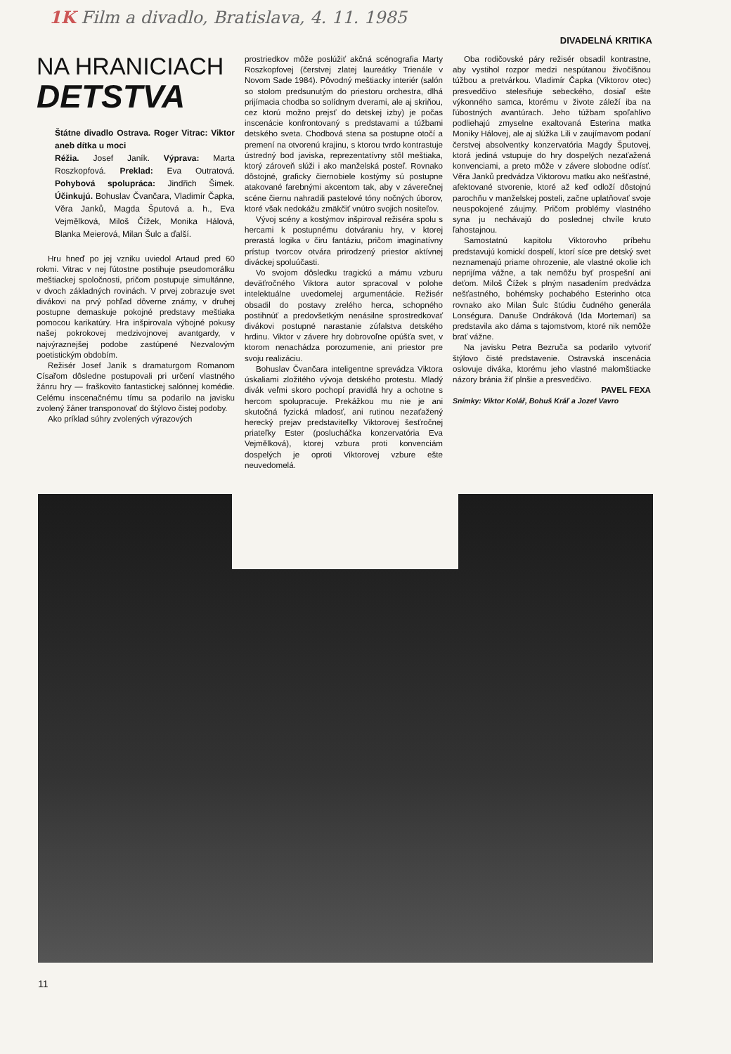1K Film a divadlo, Bratislava, 4. 11. 1985
DIVADELNÁ KRITIKA
NA HRANICIACH
DETSTVA
Štátne divadlo Ostrava. Roger Vitrac: Viktor aneb dítka u moci
Réžia. Josef Janík. Výprava: Marta Roszkopfová. Preklad: Eva Outratová. Pohybová spolupráca: Jindřich Šimek. Účinkujú. Bohuslav Čvančara, Vladimír Čapka, Věra Janků, Magda Šputová a. h., Eva Vejmělková, Miloš Čížek, Monika Hálová, Blanka Meierová, Milan Šulc a ďalší.
Hru hneď po jej vzniku uviedol Artaud pred 60 rokmi. Vitrac v nej ľútostne postihuje pseudomorálku meštiackej spoločnosti, pričom postupuje simultánne, v dvoch základných rovinách. V prvej zobrazuje svet divákovi na prvý pohľad dôverne známy, v druhej postupne demaskuje pokojné predstavy meštiaka pomocou karikatúry. Hra inšpirovala výbojné pokusy našej pokrokovej medzivojnovej avantgardy, v najvýraznejšej podobe zastúpené Nezvalovým poetistickým obdobím.
Režisér Josef Janík s dramaturgom Romanom Císařom dôsledne postupovali pri určení vlastného žánru hry — fraškovito fantastickej salónnej komédie. Celému inscenačnému tímu sa podarilo na javisku zvolený žáner transponovať do štýlovo čistej podoby.
Ako príklad súhry zvolených výrazových
prostriedkov môže poslúžiť akčná scénografia Marty Roszkopfovej (čerstvej zlatej laureátky Trienále v Novom Sade 1984). Pôvodný meštiacky interiér (salón so stolom predsunutým do priestoru orchestra, dlhá prijímacia chodba so solídnym dverami, ale aj skriňou, cez ktorú možno prejsť do detskej izby) je počas inscenácie konfrontovaný s predstavami a túžbami detského sveta. Chodbová stena sa postupne otočí a premení na otvorenú krajinu, s ktorou tvrdo kontrastuje ústredný bod javiska, reprezentatívny stôl meštiaka, ktorý zároveň slúži i ako manželská posteľ. Rovnako dôstojné, graficky čiernobiele kostýmy sú postupne atakované farebnými akcentom tak, aby v záverečnej scéne čiernu nahradili pastelové tóny nočných úborov, ktoré však nedokážu zmäkčiť vnútro svojich nositeľov.
Vývoj scény a kostýmov inšpiroval režiséra spolu s hercami k postupnému dotváraniu hry, v ktorej prerastá logika v čiru fantáziu, pričom imaginatívny prístup tvorcov otvára prirodzený priestor aktívnej diváckej spoluúčasti.
Vo svojom dôsledku tragickú a mámu vzburu deväťročného Viktora autor spracoval v polohe intelektuálne uvedomelej argumentácie. Režisér obsadil do postavy zrelého herca, schopného postihnúť a predovšetkým nenásilne sprostredkovať divákovi postupné narastanie zúfalstva detského hrdinu. Viktor v závere hry dobrovoľne opúšťa svet, v ktorom nenachádza porozumenie, ani priestor pre svoju realizáciu.
Bohuslav Čvančara inteligentne sprevádza Viktora úskaliami zložitého vývoja detského protestu. Mladý divák veľmi skoro pochopí pravidlá hry a ochotne s hercom spolupracuje. Prekážkou mu nie je ani skutočná fyzická mladosť, ani rutinou nezaťažený herecký prejav predstaviteľky Viktorovej šesťročnej priateľky Ester (poslucháčka konzervatória Eva Vejmělková), ktorej vzbura proti konvenciám dospelých je oproti Viktorovej vzbure ešte neuvedomelá.
Oba rodičovské páry režisér obsadil kontrastne, aby vystihol rozpor medzi nespútanou živočíšnou túžbou a pretvárkou. Vladimír Čapka (Viktorov otec) presvedčivo stelesňuje sebeckého, dosiaľ ešte výkonného samca, ktorému v živote záleží iba na ľúbostných avantúrach. Jeho túžbam spoľahlivo podliehajú zmyselne exaltovaná Esterina matka Moniky Hálovej, ale aj slúžka Lili v zaujímavom podaní čerstvej absolventky konzervatória Magdy Šputovej, ktorá jediná vstupuje do hry dospelých nezaťažená konvenciami, a preto môže v závere slobodne odísť. Věra Janků predvádza Viktorovu matku ako nešťastné, afektované stvorenie, ktoré až keď odloží dôstojnú parochňu v manželskej posteli, začne uplatňovať svoje neuspokojené záujmy. Pričom problémy vlastného syna ju nechávajú do poslednej chvíle kruto ľahostajnou.
Samostatnú kapitolu Viktorovho príbehu predstavujú komickí dospelí, ktorí síce pre detský svet neznamenajú priame ohrozenie, ale vlastné okolie ich neprijíma vážne, a tak nemôžu byť prospešní ani deťom. Miloš Čížek s plným nasadením predvádza nešťastného, bohémsky pochabého Esterinho otca rovnako ako Milan Šulc štúdiu čudného generála Lonségura. Danuše Ondráková (Ida Mortemari) sa predstavila ako dáma s tajomstvom, ktoré nik nemôže brať vážne.
Na javisku Petra Bezruča sa podarilo vytvoriť štýlovo čisté predstavenie. Ostravská inscenácia oslovuje diváka, ktorému jeho vlastné malomštiacke názory bránia žiť plnšie a presvedčivo.
PAVEL FEXA
Snímky: Viktor Kolář, Bohuš Kráľ a Jozef Vavro
11